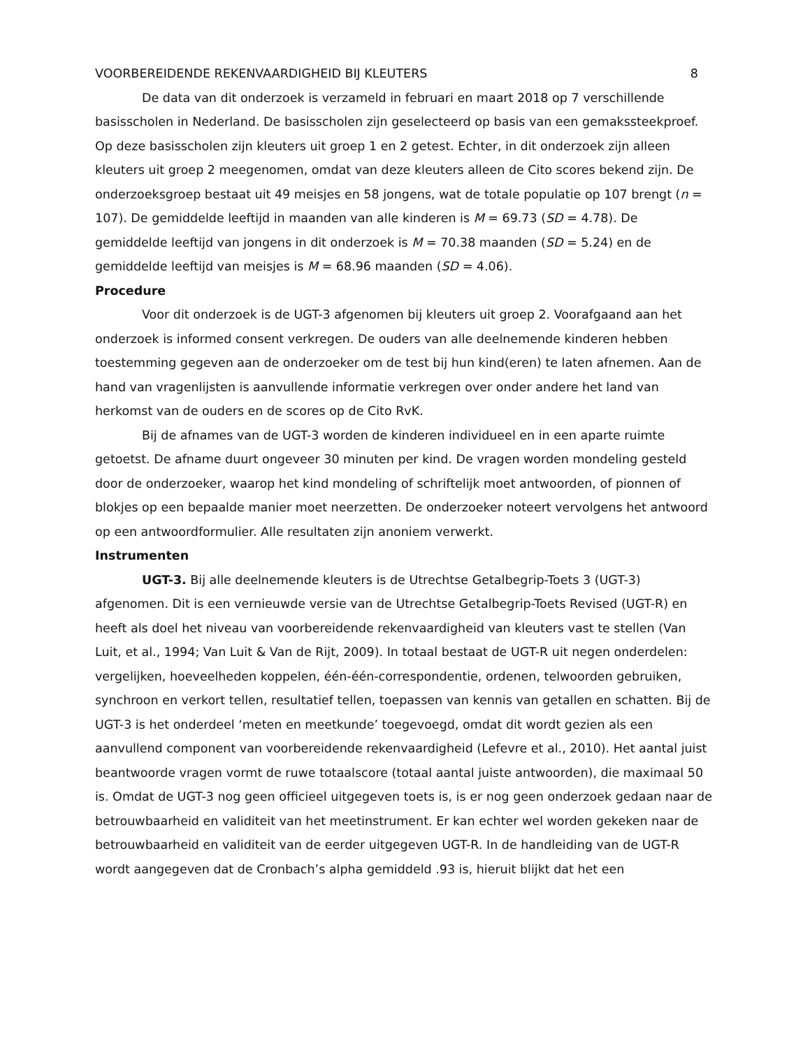VOORBEREIDENDE REKENVAARDIGHEID BIJ KLEUTERS 8
De data van dit onderzoek is verzameld in februari en maart 2018 op 7 verschillende basisscholen in Nederland. De basisscholen zijn geselecteerd op basis van een gemakssteekproef. Op deze basisscholen zijn kleuters uit groep 1 en 2 getest. Echter, in dit onderzoek zijn alleen kleuters uit groep 2 meegenomen, omdat van deze kleuters alleen de Cito scores bekend zijn. De onderzoeksgroep bestaat uit 49 meisjes en 58 jongens, wat de totale populatie op 107 brengt (n = 107). De gemiddelde leeftijd in maanden van alle kinderen is M = 69.73 (SD = 4.78). De gemiddelde leeftijd van jongens in dit onderzoek is M = 70.38 maanden (SD = 5.24) en de gemiddelde leeftijd van meisjes is M = 68.96 maanden (SD = 4.06).
Procedure
Voor dit onderzoek is de UGT-3 afgenomen bij kleuters uit groep 2. Voorafgaand aan het onderzoek is informed consent verkregen. De ouders van alle deelnemende kinderen hebben toestemming gegeven aan de onderzoeker om de test bij hun kind(eren) te laten afnemen. Aan de hand van vragenlijsten is aanvullende informatie verkregen over onder andere het land van herkomst van de ouders en de scores op de Cito RvK.
Bij de afnames van de UGT-3 worden de kinderen individueel en in een aparte ruimte getoetst. De afname duurt ongeveer 30 minuten per kind. De vragen worden mondeling gesteld door de onderzoeker, waarop het kind mondeling of schriftelijk moet antwoorden, of pionnen of blokjes op een bepaalde manier moet neerzetten. De onderzoeker noteert vervolgens het antwoord op een antwoordformulier. Alle resultaten zijn anoniem verwerkt.
Instrumenten
UGT-3. Bij alle deelnemende kleuters is de Utrechtse Getalbegrip-Toets 3 (UGT-3) afgenomen. Dit is een vernieuwde versie van de Utrechtse Getalbegrip-Toets Revised (UGT-R) en heeft als doel het niveau van voorbereidende rekenvaardigheid van kleuters vast te stellen (Van Luit, et al., 1994; Van Luit & Van de Rijt, 2009). In totaal bestaat de UGT-R uit negen onderdelen: vergelijken, hoeveelheden koppelen, één-één-correspondentie, ordenen, telwoorden gebruiken, synchroon en verkort tellen, resultatief tellen, toepassen van kennis van getallen en schatten. Bij de UGT-3 is het onderdeel ‘meten en meetkunde’ toegevoegd, omdat dit wordt gezien als een aanvullend component van voorbereidende rekenvaardigheid (Lefevre et al., 2010). Het aantal juist beantwoorde vragen vormt de ruwe totaalscore (totaal aantal juiste antwoorden), die maximaal 50 is. Omdat de UGT-3 nog geen officieel uitgegeven toets is, is er nog geen onderzoek gedaan naar de betrouwbaarheid en validiteit van het meetinstrument. Er kan echter wel worden gekeken naar de betrouwbaarheid en validiteit van de eerder uitgegeven UGT-R. In de handleiding van de UGT-R wordt aangegeven dat de Cronbach’s alpha gemiddeld .93 is, hieruit blijkt dat het een